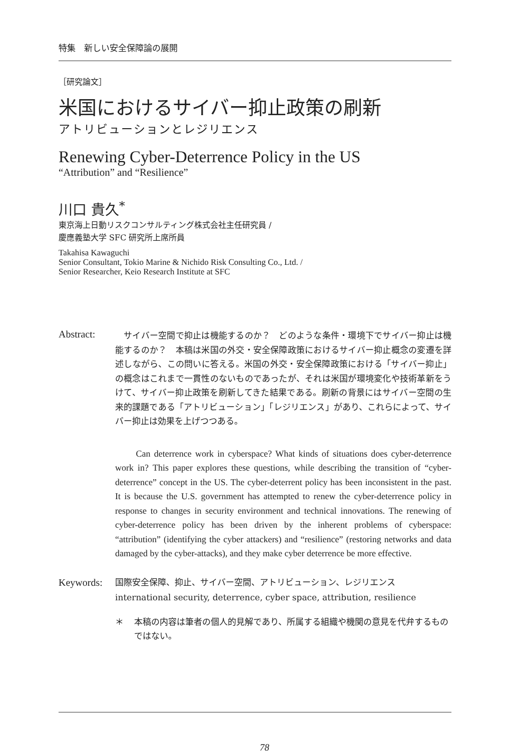特集　新しい安全保障論の展開
［研究論文］
米国におけるサイバー抑止政策の刷新
アトリビューションとレジリエンス
Renewing Cyber-Deterrence Policy in the US
“Attribution” and “Resilience”
川口 貴久<sup>*</sup>
東京海上日動リスクコンサルティング株式会社主任研究員 /
慶應義塾大学 SFC 研究所上席所員
Takahisa Kawaguchi
Senior Consultant, Tokio Marine & Nichido Risk Consulting Co., Ltd. /
Senior Researcher, Keio Research Institute at SFC
Abstract:
　サイバー空間で抑止は機能するのか？　どのような条件・環境下でサイバー抑止は機能するのか？　本稿は米国の外交・安全保障政策におけるサイバー抑止概念の変遷を詳述しながら、この問いに答える。米国の外交・安全保障政策における「サイバー抑止」の概念はこれまで一貫性のないものであったが、それは米国が環境変化や技術革新をうけて、サイバー抑止政策を刷新してきた結果である。刷新の背景にはサイバー空間の生来的課題である「アトリビューション」「レジリエンス」があり、これらによって、サイバー抑止は効果を上げつつある。
　　Can deterrence work in cyberspace? What kinds of situations does cyber-deterrence work in? This paper explores these questions, while describing the transition of “cyber-deterrence” concept in the US. The cyber-deterrent policy has been inconsistent in the past. It is because the U.S. government has attempted to renew the cyber-deterrence policy in response to changes in security environment and technical innovations. The renewing of cyber-deterrence policy has been driven by the inherent problems of cyberspace: “attribution” (identifying the cyber attackers) and “resilience” (restoring networks and data damaged by the cyber-attacks), and they make cyber deterrence be more effective.
Keywords:
国際安全保障、抑止、サイバー空間、アトリビューション、レジリエンス
international security, deterrence, cyber space, attribution, resilience
＊ 本稿の内容は筆者の個人的見解であり、所属する組織や機関の意見を代弁するものではない。
78